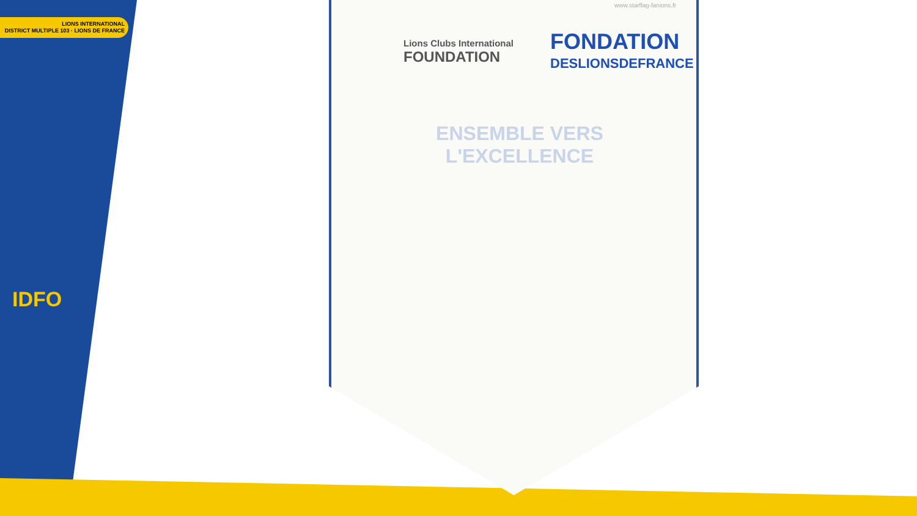LIONS INTERNATIONAL
DISTRICT MULTIPLE 103 · LIONS DE FRANCE
IDFO
www.starflag-fanions.fr
Lions Clubs International
FOUNDATION
FONDATION
DESLIONSDEFRANCE
ENSEMBLE VERS L'EXCELLENCE